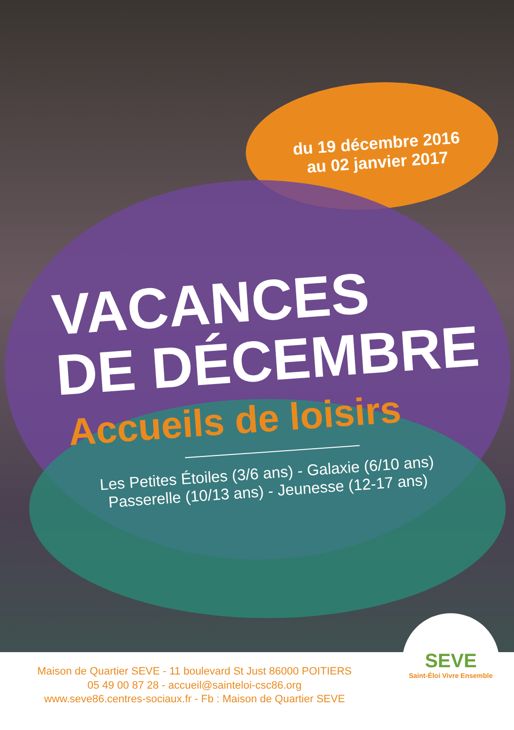du 19 décembre 2016
au 02 janvier 2017
VACANCES
DE DÉCEMBRE
Accueils de loisirs
Les Petites Étoiles (3/6 ans) - Galaxie (6/10 ans)
Passerelle (10/13 ans) - Jeunesse (12-17 ans)
Maison de Quartier SEVE - 11 boulevard St Just 86000 POITIERS
05 49 00 87 28 - accueil@sainteloi-csc86.org
www.seve86.centres-sociaux.fr - Fb : Maison de Quartier SEVE
SEVE
Saint-Éloi Vivre Ensemble